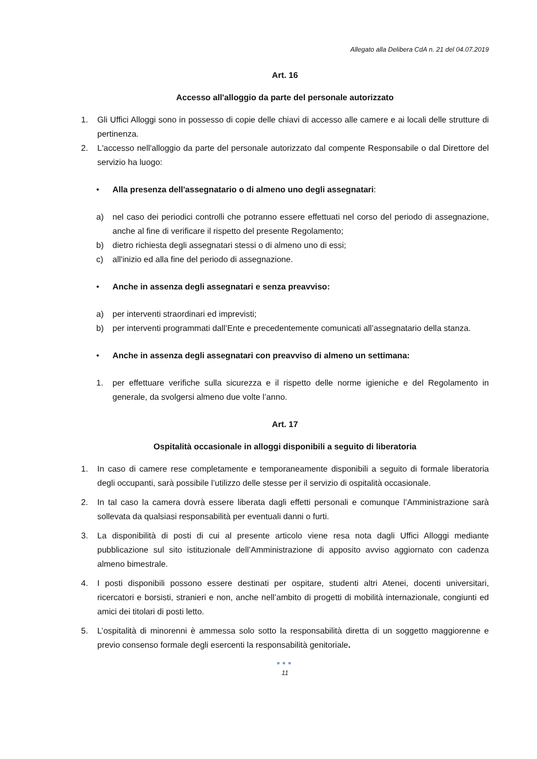Allegato alla Delibera CdA n. 21 del 04.07.2019
Art. 16
Accesso all'alloggio da parte del personale autorizzato
1. Gli Uffici Alloggi sono in possesso di copie delle chiavi di accesso alle camere e ai locali delle strutture di pertinenza.
2. L'accesso nell'alloggio da parte del personale autorizzato dal compente Responsabile o dal Direttore del servizio ha luogo:
• Alla presenza dell'assegnatario o di almeno uno degli assegnatari:
a) nel caso dei periodici controlli che potranno essere effettuati nel corso del periodo di assegnazione, anche al fine di verificare il rispetto del presente Regolamento;
b) dietro richiesta degli assegnatari stessi o di almeno uno di essi;
c) all'inizio ed alla fine del periodo di assegnazione.
• Anche in assenza degli assegnatari e senza preavviso:
a) per interventi straordinari ed imprevisti;
b) per interventi programmati dall’Ente e precedentemente comunicati all’assegnatario della stanza.
• Anche in assenza degli assegnatari con preavviso di almeno un settimana:
1. per effettuare verifiche sulla sicurezza e il rispetto delle norme igieniche e del Regolamento in generale, da svolgersi almeno due volte l’anno.
Art. 17
Ospitalità occasionale in alloggi disponibili a seguito di liberatoria
1. In caso di camere rese completamente e temporaneamente disponibili a seguito di formale liberatoria degli occupanti, sarà possibile l’utilizzo delle stesse per il servizio di ospitalità occasionale.
2. In tal caso la camera dovrà essere liberata dagli effetti personali e comunque l’Amministrazione sarà sollevata da qualsiasi responsabilità per eventuali danni o furti.
3. La disponibilità di posti di cui al presente articolo viene resa nota dagli Uffici Alloggi mediante pubblicazione sul sito istituzionale dell’Amministrazione di apposito avviso aggiornato con cadenza almeno bimestrale.
4. I posti disponibili possono essere destinati per ospitare, studenti altri Atenei, docenti universitari, ricercatori e borsisti, stranieri e non, anche nell’ambito di progetti di mobilità internazionale, congiunti ed amici dei titolari di posti letto.
5. L’ospitalità di minorenni è ammessa solo sotto la responsabilità diretta di un soggetto maggiorenne e previo consenso formale degli esercenti la responsabilità genitoriale.
●●●
11